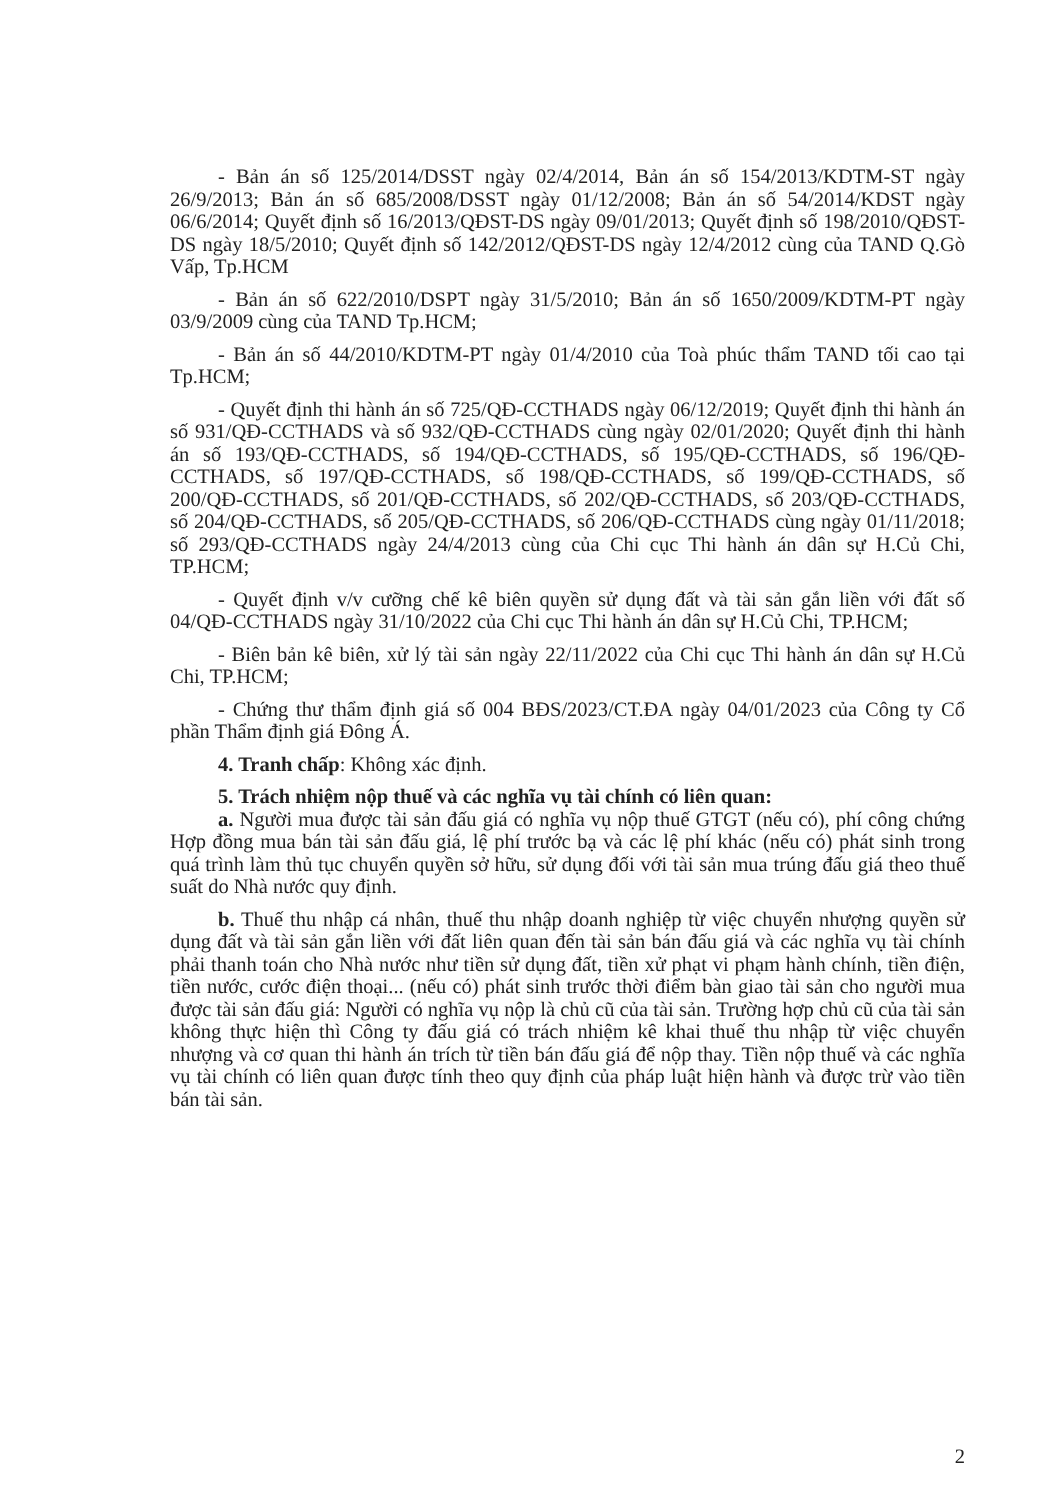- Bản án số 125/2014/DSST ngày 02/4/2014, Bản án số 154/2013/KDTM-ST ngày 26/9/2013; Bản án số 685/2008/DSST ngày 01/12/2008; Bản án số 54/2014/KDST ngày 06/6/2014; Quyết định số 16/2013/QĐST-DS ngày 09/01/2013; Quyết định số 198/2010/QĐST-DS ngày 18/5/2010; Quyết định số 142/2012/QĐST-DS ngày 12/4/2012 cùng của TAND Q.Gò Vấp, Tp.HCM
- Bản án số 622/2010/DSPT ngày 31/5/2010; Bản án số 1650/2009/KDTM-PT ngày 03/9/2009 cùng của TAND Tp.HCM;
- Bản án số 44/2010/KDTM-PT ngày 01/4/2010 của Toà phúc thẩm TAND tối cao tại Tp.HCM;
- Quyết định thi hành án số 725/QĐ-CCTHADS ngày 06/12/2019; Quyết định thi hành án số 931/QĐ-CCTHADS và số 932/QĐ-CCTHADS cùng ngày 02/01/2020; Quyết định thi hành án số 193/QĐ-CCTHADS, số 194/QĐ-CCTHADS, số 195/QĐ-CCTHADS, số 196/QĐ-CCTHADS, số 197/QĐ-CCTHADS, số 198/QĐ-CCTHADS, số 199/QĐ-CCTHADS, số 200/QĐ-CCTHADS, số 201/QĐ-CCTHADS, số 202/QĐ-CCTHADS, số 203/QĐ-CCTHADS, số 204/QĐ-CCTHADS, số 205/QĐ-CCTHADS, số 206/QĐ-CCTHADS cùng ngày 01/11/2018; số 293/QĐ-CCTHADS ngày 24/4/2013 cùng của Chi cục Thi hành án dân sự H.Củ Chi, TP.HCM;
- Quyết định v/v cưỡng chế kê biên quyền sử dụng đất và tài sản gắn liền với đất số 04/QĐ-CCTHADS ngày 31/10/2022 của Chi cục Thi hành án dân sự H.Củ Chi, TP.HCM;
- Biên bản kê biên, xử lý tài sản ngày 22/11/2022 của Chi cục Thi hành án dân sự H.Củ Chi, TP.HCM;
- Chứng thư thẩm định giá số 004 BĐS/2023/CT.ĐA ngày 04/01/2023 của Công ty Cổ phần Thẩm định giá Đông Á.
4. Tranh chấp: Không xác định.
5. Trách nhiệm nộp thuế và các nghĩa vụ tài chính có liên quan:
a. Người mua được tài sản đấu giá có nghĩa vụ nộp thuế GTGT (nếu có), phí công chứng Hợp đồng mua bán tài sản đấu giá, lệ phí trước bạ và các lệ phí khác (nếu có) phát sinh trong quá trình làm thủ tục chuyển quyền sở hữu, sử dụng đối với tài sản mua trúng đấu giá theo thuế suất do Nhà nước quy định.
b. Thuế thu nhập cá nhân, thuế thu nhập doanh nghiệp từ việc chuyển nhượng quyền sử dụng đất và tài sản gắn liền với đất liên quan đến tài sản bán đấu giá và các nghĩa vụ tài chính phải thanh toán cho Nhà nước như tiền sử dụng đất, tiền xử phạt vi phạm hành chính, tiền điện, tiền nước, cước điện thoại... (nếu có) phát sinh trước thời điểm bàn giao tài sản cho người mua được tài sản đấu giá: Người có nghĩa vụ nộp là chủ cũ của tài sản. Trường hợp chủ cũ của tài sản không thực hiện thì Công ty đấu giá có trách nhiệm kê khai thuế thu nhập từ việc chuyển nhượng và cơ quan thi hành án trích từ tiền bán đấu giá để nộp thay. Tiền nộp thuế và các nghĩa vụ tài chính có liên quan được tính theo quy định của pháp luật hiện hành và được trừ vào tiền bán tài sản.
2